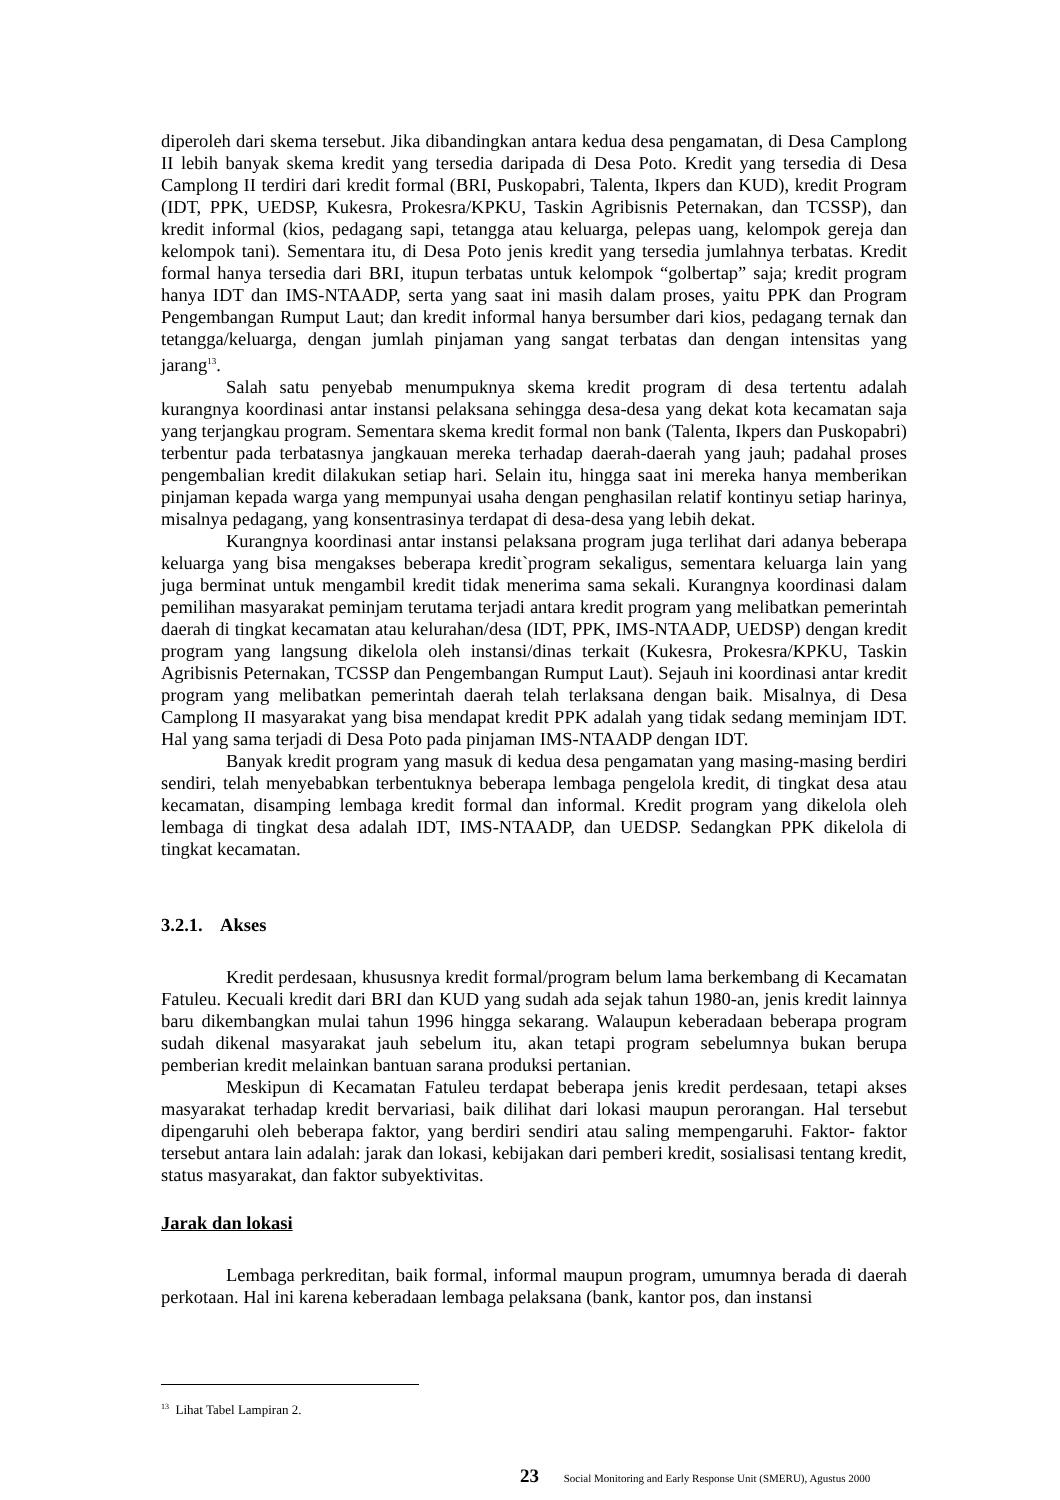diperoleh dari skema tersebut. Jika dibandingkan antara kedua desa pengamatan, di Desa Camplong II lebih banyak skema kredit yang tersedia daripada di Desa Poto. Kredit yang tersedia di Desa Camplong II terdiri dari kredit formal (BRI, Puskopabri, Talenta, Ikpers dan KUD), kredit Program (IDT, PPK, UEDSP, Kukesra, Prokesra/KPKU, Taskin Agribisnis Peternakan, dan TCSSP), dan kredit informal (kios, pedagang sapi, tetangga atau keluarga, pelepas uang, kelompok gereja dan kelompok tani). Sementara itu, di Desa Poto jenis kredit yang tersedia jumlahnya terbatas. Kredit formal hanya tersedia dari BRI, itupun terbatas untuk kelompok “golbertap” saja; kredit program hanya IDT dan IMS-NTAADP, serta yang saat ini masih dalam proses, yaitu PPK dan Program Pengembangan Rumput Laut; dan kredit informal hanya bersumber dari kios, pedagang ternak dan tetangga/keluarga, dengan jumlah pinjaman yang sangat terbatas dan dengan intensitas yang jarang<sup>13</sup>.
Salah satu penyebab menumpuknya skema kredit program di desa tertentu adalah kurangnya koordinasi antar instansi pelaksana sehingga desa-desa yang dekat kota kecamatan saja yang terjangkau program. Sementara skema kredit formal non bank (Talenta, Ikpers dan Puskopabri) terbentur pada terbatasnya jangkauan mereka terhadap daerah-daerah yang jauh; padahal proses pengembalian kredit dilakukan setiap hari. Selain itu, hingga saat ini mereka hanya memberikan pinjaman kepada warga yang mempunyai usaha dengan penghasilan relatif kontinyu setiap harinya, misalnya pedagang, yang konsentrasinya terdapat di desa-desa yang lebih dekat.
Kurangnya koordinasi antar instansi pelaksana program juga terlihat dari adanya beberapa keluarga yang bisa mengakses beberapa kredit`program sekaligus, sementara keluarga lain yang juga berminat untuk mengambil kredit tidak menerima sama sekali. Kurangnya koordinasi dalam pemilihan masyarakat peminjam terutama terjadi antara kredit program yang melibatkan pemerintah daerah di tingkat kecamatan atau kelurahan/desa (IDT, PPK, IMS-NTAADP, UEDSP) dengan kredit program yang langsung dikelola oleh instansi/dinas terkait (Kukesra, Prokesra/KPKU, Taskin Agribisnis Peternakan, TCSSP dan Pengembangan Rumput Laut). Sejauh ini koordinasi antar kredit program yang melibatkan pemerintah daerah telah terlaksana dengan baik. Misalnya, di Desa Camplong II masyarakat yang bisa mendapat kredit PPK adalah yang tidak sedang meminjam IDT. Hal yang sama terjadi di Desa Poto pada pinjaman IMS-NTAADP dengan IDT.
Banyak kredit program yang masuk di kedua desa pengamatan yang masing-masing berdiri sendiri, telah menyebabkan terbentuknya beberapa lembaga pengelola kredit, di tingkat desa atau kecamatan, disamping lembaga kredit formal dan informal. Kredit program yang dikelola oleh lembaga di tingkat desa adalah IDT, IMS-NTAADP, dan UEDSP. Sedangkan PPK dikelola di tingkat kecamatan.
3.2.1. Akses
Kredit perdesaan, khususnya kredit formal/program belum lama berkembang di Kecamatan Fatuleu. Kecuali kredit dari BRI dan KUD yang sudah ada sejak tahun 1980-an, jenis kredit lainnya baru dikembangkan mulai tahun 1996 hingga sekarang. Walaupun keberadaan beberapa program sudah dikenal masyarakat jauh sebelum itu, akan tetapi program sebelumnya bukan berupa pemberian kredit melainkan bantuan sarana produksi pertanian.
Meskipun di Kecamatan Fatuleu terdapat beberapa jenis kredit perdesaan, tetapi akses masyarakat terhadap kredit bervariasi, baik dilihat dari lokasi maupun perorangan. Hal tersebut dipengaruhi oleh beberapa faktor, yang berdiri sendiri atau saling mempengaruhi. Faktor- faktor tersebut antara lain adalah: jarak dan lokasi, kebijakan dari pemberi kredit, sosialisasi tentang kredit, status masyarakat, dan faktor subyektivitas.
Jarak dan lokasi
Lembaga perkreditan, baik formal, informal maupun program, umumnya berada di daerah perkotaan. Hal ini karena keberadaan lembaga pelaksana (bank, kantor pos, dan instansi
<sup>13</sup> Lihat Tabel Lampiran 2.
23 Social Monitoring and Early Response Unit (SMERU), Agustus 2000